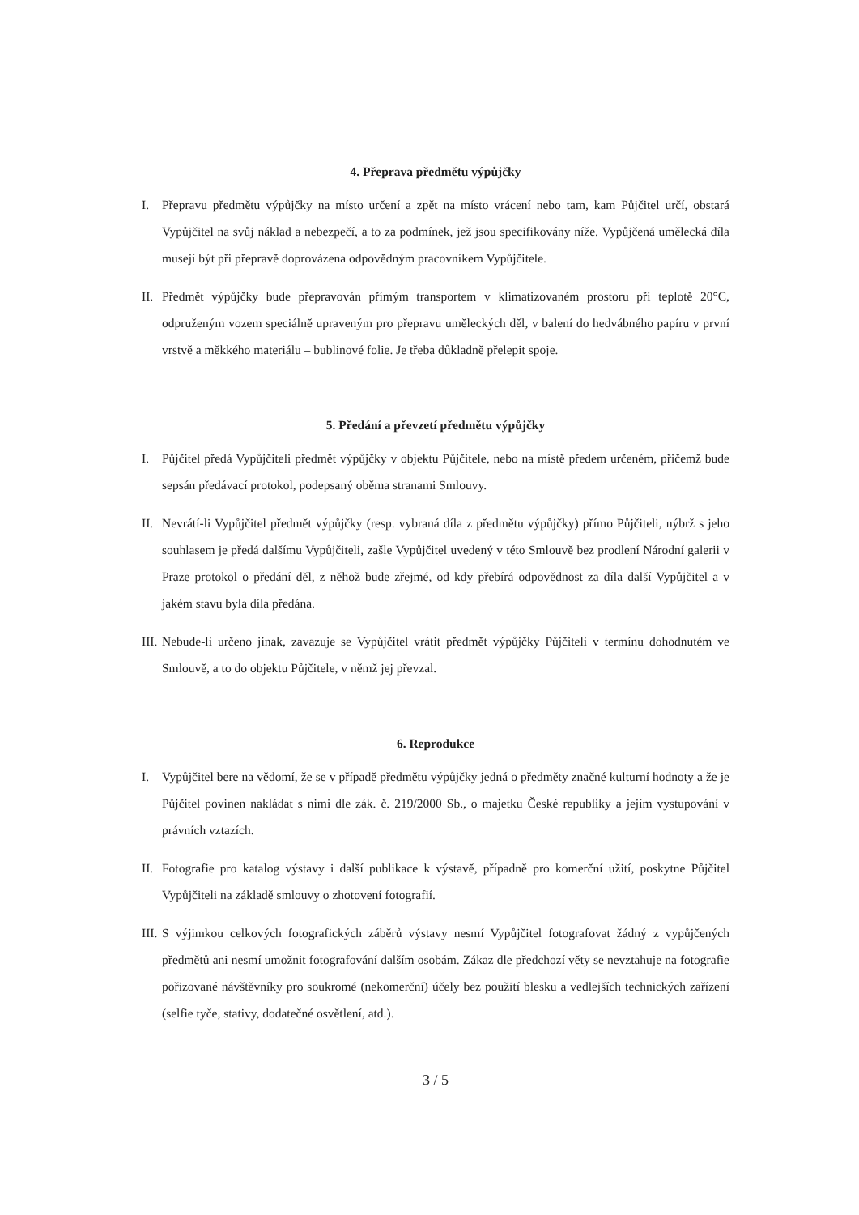4. Přeprava předmětu výpůjčky
I. Přepravu předmětu výpůjčky na místo určení a zpět na místo vrácení nebo tam, kam Půjčitel určí, obstará Vypůjčitel na svůj náklad a nebezpečí, a to za podmínek, jež jsou specifikovány níže. Vypůjčená umělecká díla musejí být při přepravě doprovázena odpovědným pracovníkem Vypůjčitele.
II.
Předmět výpůjčky bude přepravován přímým transportem v klimatizovaném prostoru při teplotě 20°C, odpruženým vozem speciálně upraveným pro přepravu uměleckých děl, v balení do hedvábného papíru v první vrstvě a měkkého materiálu – bublinové folie. Je třeba důkladně přelepit spoje.
5. Předání a převzetí předmětu výpůjčky
I. Půjčitel předá Vypůjčiteli předmět výpůjčky v objektu Půjčitele, nebo na místě předem určeném, přičemž bude sepsán předávací protokol, podepsaný oběma stranami Smlouvy.
II.
Nevrátí-li Vypůjčitel předmět výpůjčky (resp. vybraná díla z předmětu výpůjčky) přímo Půjčiteli, nýbrž s jeho souhlasem je předá dalšímu Vypůjčiteli, zašle Vypůjčitel uvedený v této Smlouvě bez prodlení Národní galerii v Praze protokol o předání děl, z něhož bude zřejmé, od kdy přebírá odpovědnost za díla další Vypůjčitel a v jakém stavu byla díla předána.
III.
Nebude-li určeno jinak, zavazuje se Vypůjčitel vrátit předmět výpůjčky Půjčiteli v termínu dohodnutém ve Smlouvě, a to do objektu Půjčitele, v němž jej převzal.
6. Reprodukce
I. Vypůjčitel bere na vědomí, že se v případě předmětu výpůjčky jedná o předměty značné kulturní hodnoty a že je Půjčitel povinen nakládat s nimi dle zák. č. 219/2000 Sb., o majetku České republiky a jejím vystupování v právních vztazích.
II.
Fotografie pro katalog výstavy i další publikace k výstavě, případně pro komerční užití, poskytne Půjčitel Vypůjčiteli na základě smlouvy o zhotovení fotografií.
III.
S výjimkou celkových fotografických záběrů výstavy nesmí Vypůjčitel fotografovat žádný z vypůjčených předmětů ani nesmí umožnit fotografování dalším osobám. Zákaz dle předchozí věty se nevztahuje na fotografie pořizované návštěvníky pro soukromé (nekomerční) účely bez použití blesku a vedlejších technických zařízení (selfie tyče, stativy, dodatečné osvětlení, atd.).
3 / 5